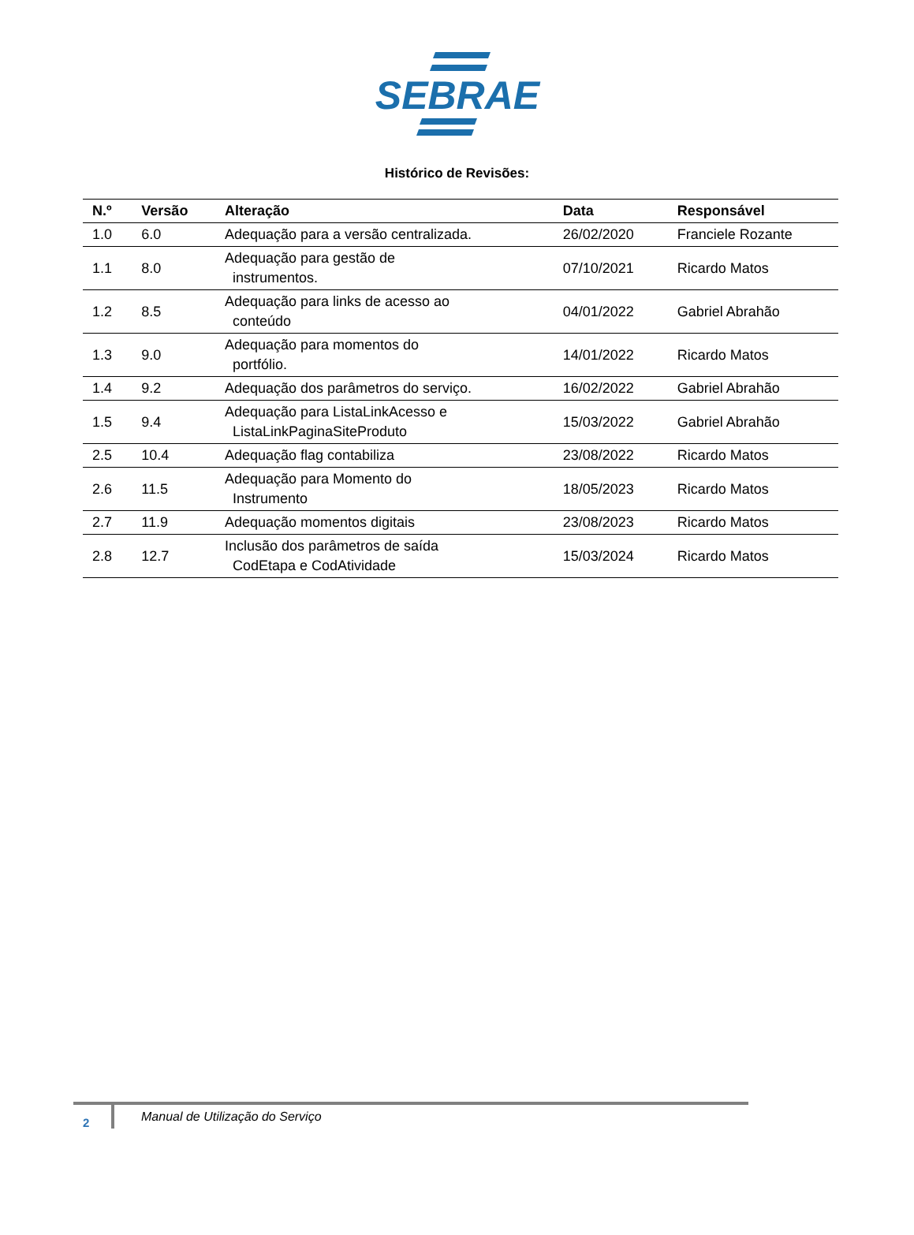SEBRAE
Histórico de Revisões:
| N.º | Versão | Alteração | Data | Responsável |
| --- | --- | --- | --- | --- |
| 1.0 | 6.0 | Adequação para a versão centralizada. | 26/02/2020 | Franciele Rozante |
| 1.1 | 8.0 | Adequação para gestão de instrumentos. | 07/10/2021 | Ricardo Matos |
| 1.2 | 8.5 | Adequação para links de acesso ao conteúdo | 04/01/2022 | Gabriel Abrahão |
| 1.3 | 9.0 | Adequação para momentos do portfólio. | 14/01/2022 | Ricardo Matos |
| 1.4 | 9.2 | Adequação dos parâmetros do serviço. | 16/02/2022 | Gabriel Abrahão |
| 1.5 | 9.4 | Adequação para ListaLinkAcesso e ListaLinkPaginaSiteProduto | 15/03/2022 | Gabriel Abrahão |
| 2.5 | 10.4 | Adequação flag contabiliza | 23/08/2022 | Ricardo Matos |
| 2.6 | 11.5 | Adequação para Momento do Instrumento | 18/05/2023 | Ricardo Matos |
| 2.7 | 11.9 | Adequação momentos digitais | 23/08/2023 | Ricardo Matos |
| 2.8 | 12.7 | Inclusão dos parâmetros de saída CodEtapa e CodAtividade | 15/03/2024 | Ricardo Matos |
2
Manual de Utilização do Serviço